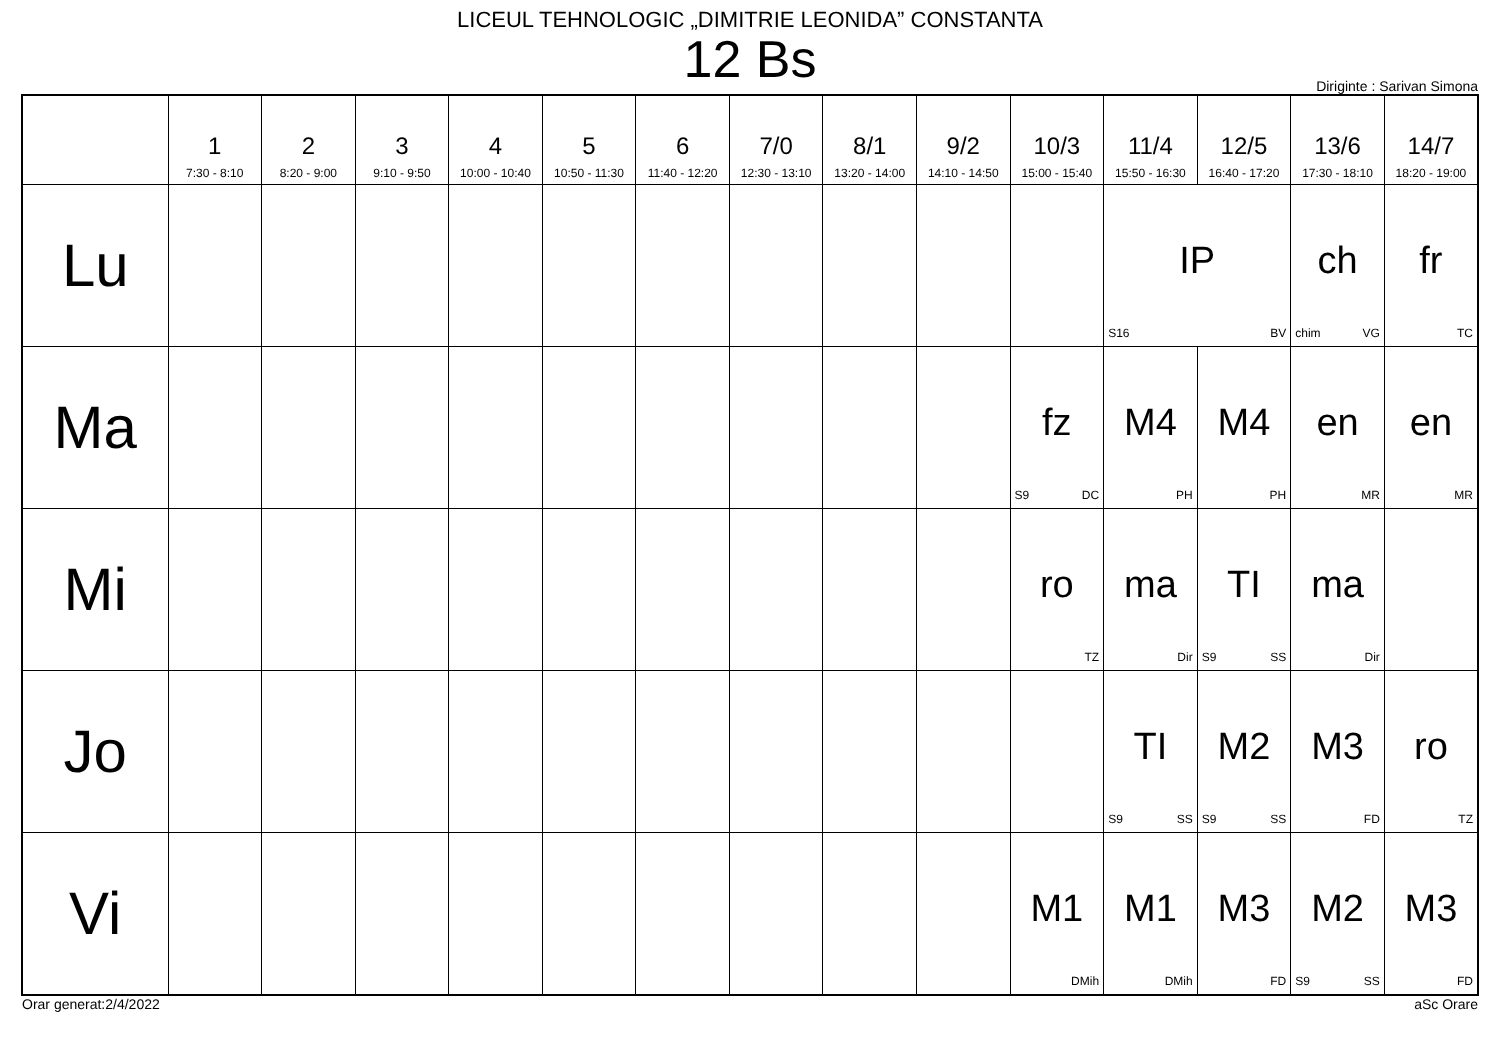LICEUL TEHNOLOGIC „DIMITRIE LEONIDA” CONSTANTA
12 Bs
Diriginte : Sarivan Simona
| | 1 7:30 - 8:10 | 2 8:20 - 9:00 | 3 9:10 - 9:50 | 4 10:00 - 10:40 | 5 10:50 - 11:30 | 6 11:40 - 12:20 | 7/0 12:30 - 13:10 | 8/1 13:20 - 14:00 | 9/2 14:10 - 14:50 | 10/3 15:00 - 15:40 | 11/4 15:50 - 16:30 | 12/5 16:40 - 17:20 | 13/6 17:30 - 18:10 | 14/7 18:20 - 19:00 |
| --- | --- | --- | --- | --- | --- | --- | --- | --- | --- | --- | --- | --- | --- | --- |
| Lu | | | | | | | | | | | IP S16 BV | | ch chim VG | fr TC |
| Ma | | | | | | | | | | fz S9 DC | M4 PH | M4 PH | en MR | en MR |
| Mi | | | | | | | | | | ro TZ | ma Dir | TI S9 SS | ma Dir | |
| Jo | | | | | | | | | | | TI S9 SS | M2 S9 SS | M3 FD | ro TZ |
| Vi | | | | | | | | | | M1 DMih | M1 DMih | M3 FD | M2 S9 SS | M3 FD |
Orar generat:2/4/2022 aSc Orare